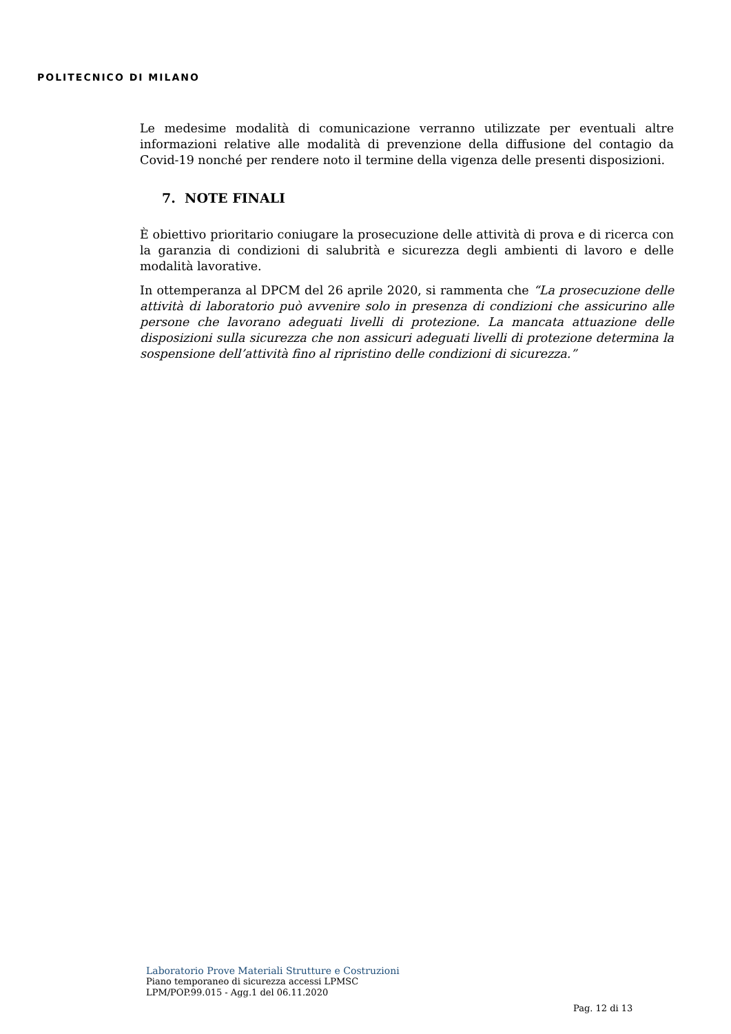POLITECNICO DI MILANO
Le medesime modalità di comunicazione verranno utilizzate per eventuali altre informazioni relative alle modalità di prevenzione della diffusione del contagio da Covid-19 nonché per rendere noto il termine della vigenza delle presenti disposizioni.
7. NOTE FINALI
È obiettivo prioritario coniugare la prosecuzione delle attività di prova e di ricerca con la garanzia di condizioni di salubrità e sicurezza degli ambienti di lavoro e delle modalità lavorative.
In ottemperanza al DPCM del 26 aprile 2020, si rammenta che “La prosecuzione delle attività di laboratorio può avvenire solo in presenza di condizioni che assicurino alle persone che lavorano adeguati livelli di protezione. La mancata attuazione delle disposizioni sulla sicurezza che non assicuri adeguati livelli di protezione determina la sospensione dell’attività fino al ripristino delle condizioni di sicurezza.”
Laboratorio Prove Materiali Strutture e Costruzioni
Piano temporaneo di sicurezza accessi LPMSC
LPM/POP.99.015 - Agg.1 del 06.11.2020
Pag. 12 di 13